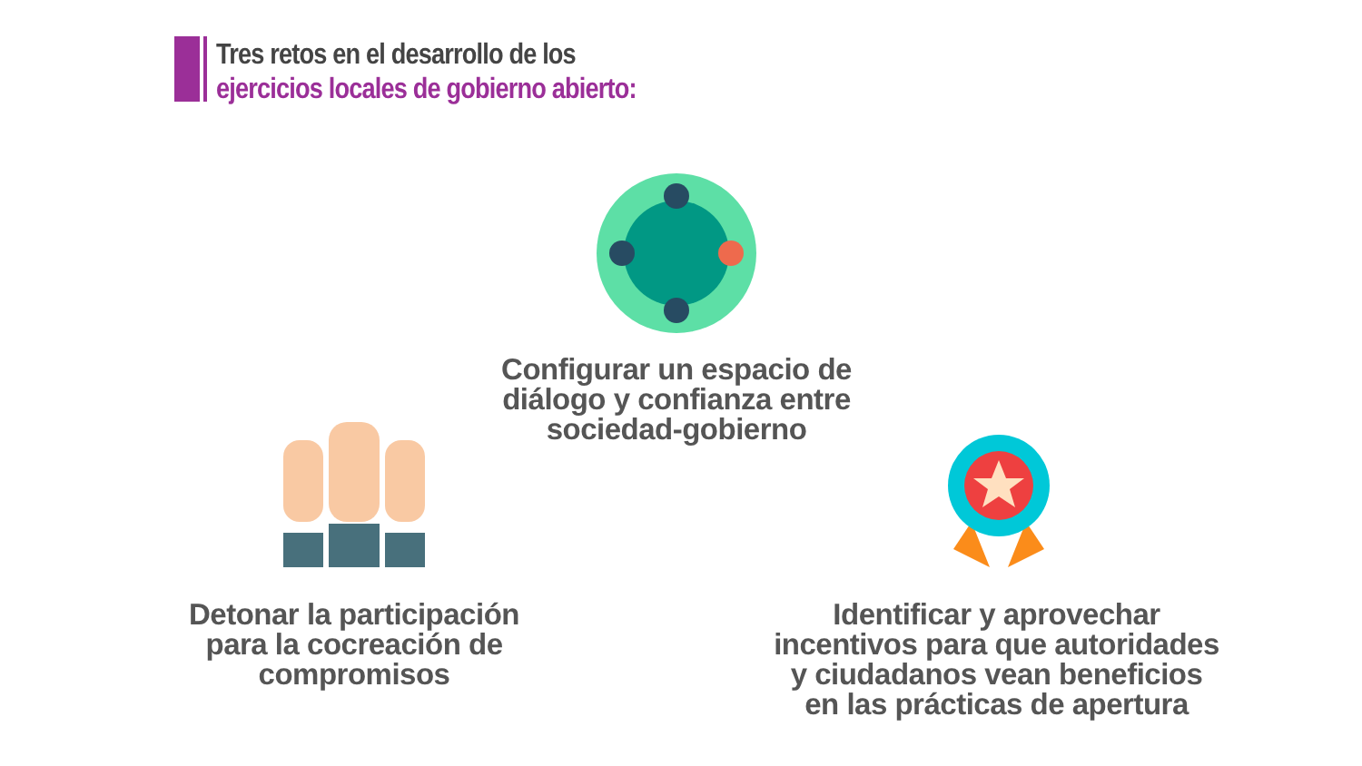Tres retos en el desarrollo de los
ejercicios locales de gobierno abierto:
Configurar un espacio de diálogo y confianza entre sociedad-gobierno
Detonar la participación para la cocreación de compromisos
Identificar y aprovechar incentivos para que autoridades y ciudadanos vean beneficios en las prácticas de apertura